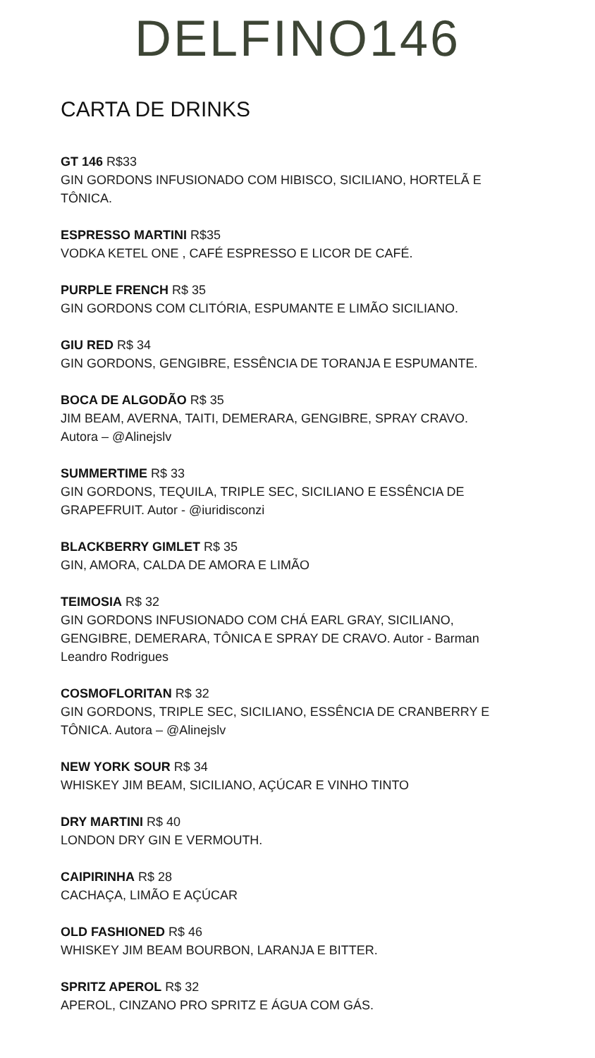DELFINO146
CARTA DE DRINKS
GT 146 R$33
GIN GORDONS INFUSIONADO COM HIBISCO, SICILIANO, HORTELÃ E TÔNICA.
ESPRESSO MARTINI R$35
VODKA KETEL ONE , CAFÉ ESPRESSO E LICOR DE CAFÉ.
PURPLE FRENCH R$ 35
GIN GORDONS COM CLITÓRIA, ESPUMANTE E LIMÃO SICILIANO.
GIU RED R$ 34
GIN GORDONS, GENGIBRE, ESSÊNCIA DE TORANJA E ESPUMANTE.
BOCA DE ALGODÃO R$ 35
JIM BEAM, AVERNA, TAITI, DEMERARA, GENGIBRE, SPRAY CRAVO.
Autora – @Alinejslv
SUMMERTIME R$ 33
GIN GORDONS, TEQUILA, TRIPLE SEC, SICILIANO E ESSÊNCIA DE GRAPEFRUIT. Autor - @iuridisconzi
BLACKBERRY GIMLET R$ 35
GIN, AMORA, CALDA DE AMORA E LIMÃO
TEIMOSIA R$ 32
GIN GORDONS INFUSIONADO COM CHÁ EARL GRAY, SICILIANO, GENGIBRE, DEMERARA, TÔNICA E SPRAY DE CRAVO. Autor - Barman Leandro Rodrigues
COSMOFLORITAN R$ 32
GIN GORDONS, TRIPLE SEC, SICILIANO, ESSÊNCIA DE CRANBERRY E TÔNICA. Autora – @Alinejslv
NEW YORK SOUR R$ 34
WHISKEY JIM BEAM, SICILIANO, AÇÚCAR E VINHO TINTO
DRY MARTINI R$ 40
LONDON DRY GIN E VERMOUTH.
CAIPIRINHA R$ 28
CACHAÇA, LIMÃO E AÇÚCAR
OLD FASHIONED R$ 46
WHISKEY JIM BEAM BOURBON, LARANJA E BITTER.
SPRITZ APEROL R$ 32
APEROL, CINZANO PRO SPRITZ E ÁGUA COM GÁS.